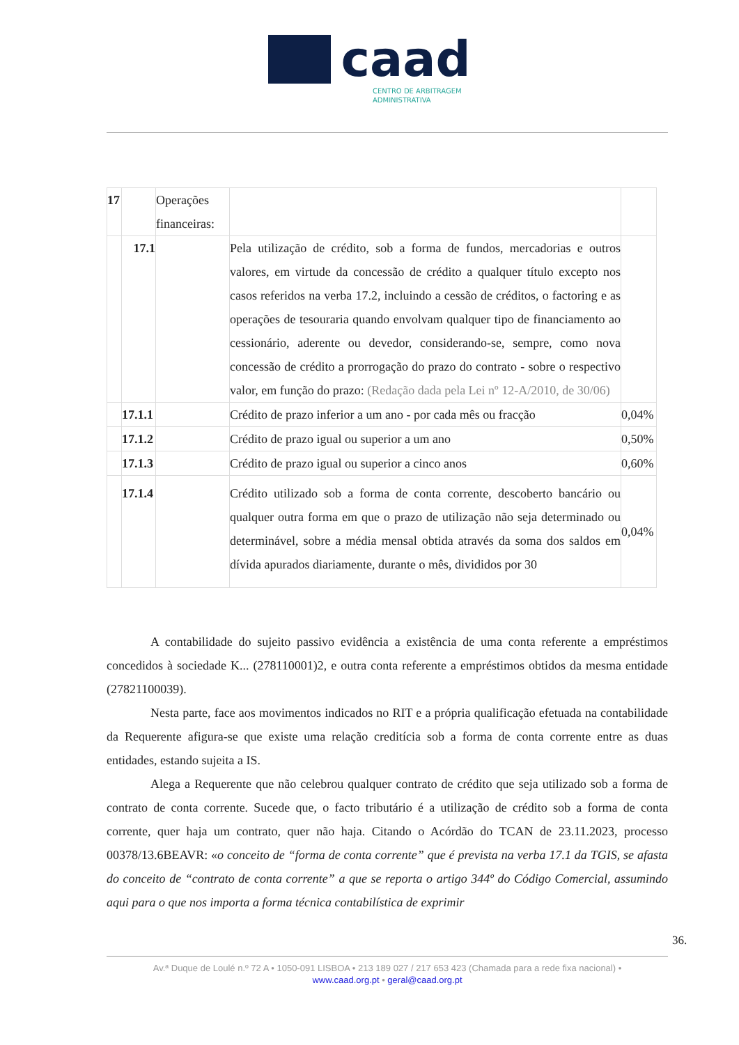caad
CENTRO DE ARBITRAGEM
ADMINISTRATIVA
| 17 | | Operações financeiras: | | |
| | 17.1 | | Pela utilização de crédito, sob a forma de fundos, mercadorias e outros valores, em virtude da concessão de crédito a qualquer título excepto nos casos referidos na verba 17.2, incluindo a cessão de créditos, o factoring e as operações de tesouraria quando envolvam qualquer tipo de financiamento ao cessionário, aderente ou devedor, considerando-se, sempre, como nova concessão de crédito a prorrogação do prazo do contrato - sobre o respectivo valor, em função do prazo: (Redação dada pela Lei nº 12-A/2010, de 30/06) | |
| | 17.1.1 | | Crédito de prazo inferior a um ano - por cada mês ou fracção | 0,04% |
| | 17.1.2 | | Crédito de prazo igual ou superior a um ano | 0,50% |
| | 17.1.3 | | Crédito de prazo igual ou superior a cinco anos | 0,60% |
| | 17.1.4 | | Crédito utilizado sob a forma de conta corrente, descoberto bancário ou qualquer outra forma em que o prazo de utilização não seja determinado ou determinável, sobre a média mensal obtida através da soma dos saldos em dívida apurados diariamente, durante o mês, divididos por 30 | 0,04% |
A contabilidade do sujeito passivo evidência a existência de uma conta referente a empréstimos concedidos à sociedade K... (278110001)2, e outra conta referente a empréstimos obtidos da mesma entidade (27821100039).
Nesta parte, face aos movimentos indicados no RIT e a própria qualificação efetuada na contabilidade da Requerente afigura-se que existe uma relação creditícia sob a forma de conta corrente entre as duas entidades, estando sujeita a IS.
Alega a Requerente que não celebrou qualquer contrato de crédito que seja utilizado sob a forma de contrato de conta corrente. Sucede que, o facto tributário é a utilização de crédito sob a forma de conta corrente, quer haja um contrato, quer não haja. Citando o Acórdão do TCAN de 23.11.2023, processo 00378/13.6BEAVR: «o conceito de “forma de conta corrente” que é prevista na verba 17.1 da TGIS, se afasta do conceito de “contrato de conta corrente” a que se reporta o artigo 344º do Código Comercial, assumindo aqui para o que nos importa a forma técnica contabilística de exprimir
36.
Av.ª Duque de Loulé n.º 72 A • 1050-091 LISBOA • 213 189 027 / 217 653 423 (Chamada para a rede fixa nacional) •
www.caad.org.pt • geral@caad.org.pt